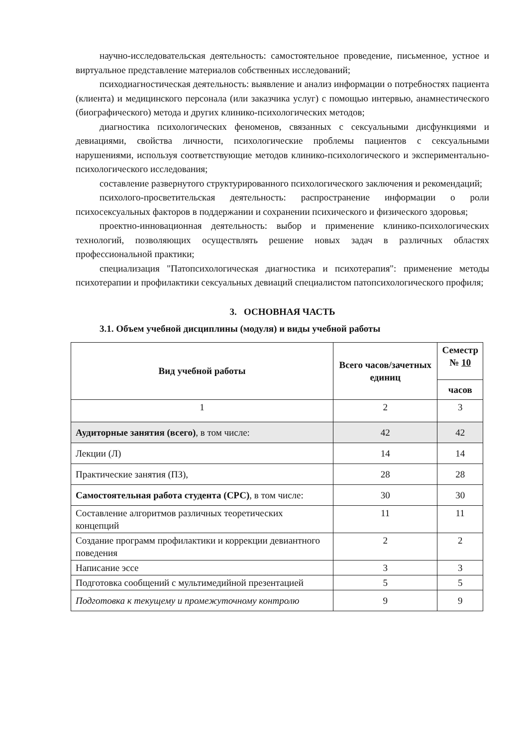научно-исследовательская деятельность: самостоятельное проведение, письменное, устное и виртуальное представление материалов собственных исследований;
психодиагностическая деятельность: выявление и анализ информации о потребностях пациента (клиента) и медицинского персонала (или заказчика услуг) с помощью интервью, анамнестического (биографического) метода и других клинико-психологических методов;
диагностика психологических феноменов, связанных с сексуальными дисфункциями и девиациями, свойства личности, психологические проблемы пациентов с сексуальными нарушениями, используя соответствующие методов клинико-психологического и экспериментально-психологического исследования;
составление развернутого структурированного психологического заключения и рекомендаций;
психолого-просветительская деятельность: распространение информации о роли психосексуальных факторов в поддержании и сохранении психического и физического здоровья;
проектно-инновационная деятельность: выбор и применение клинико-психологических технологий, позволяющих осуществлять решение новых задач в различных областях профессиональной практики;
специализация "Патопсихологическая диагностика и психотерапия": применение методы психотерапии и профилактики сексуальных девиаций специалистом патопсихологического профиля;
3. ОСНОВНАЯ ЧАСТЬ
3.1. Объем учебной дисциплины (модуля) и виды учебной работы
| Вид учебной работы | Всего часов/зачетных единиц | Семестр № 10 |
| --- | --- | --- |
| | | часов |
| 1 | 2 | 3 |
| Аудиторные занятия (всего) , в том числе: | 42 | 42 |
| Лекции (Л) | 14 | 14 |
| Практические занятия (ПЗ), | 28 | 28 |
| Самостоятельная работа студента (СРС) , в том числе: | 30 | 30 |
| Составление алгоритмов различных теоретических концепций | 11 | 11 |
| Создание программ профилактики и коррекции девиантного поведения | 2 | 2 |
| Написание эссе | 3 | 3 |
| Подготовка сообщений с мультимедийной презентацией | 5 | 5 |
| Подготовка к текущему и промежуточному контролю | 9 | 9 |